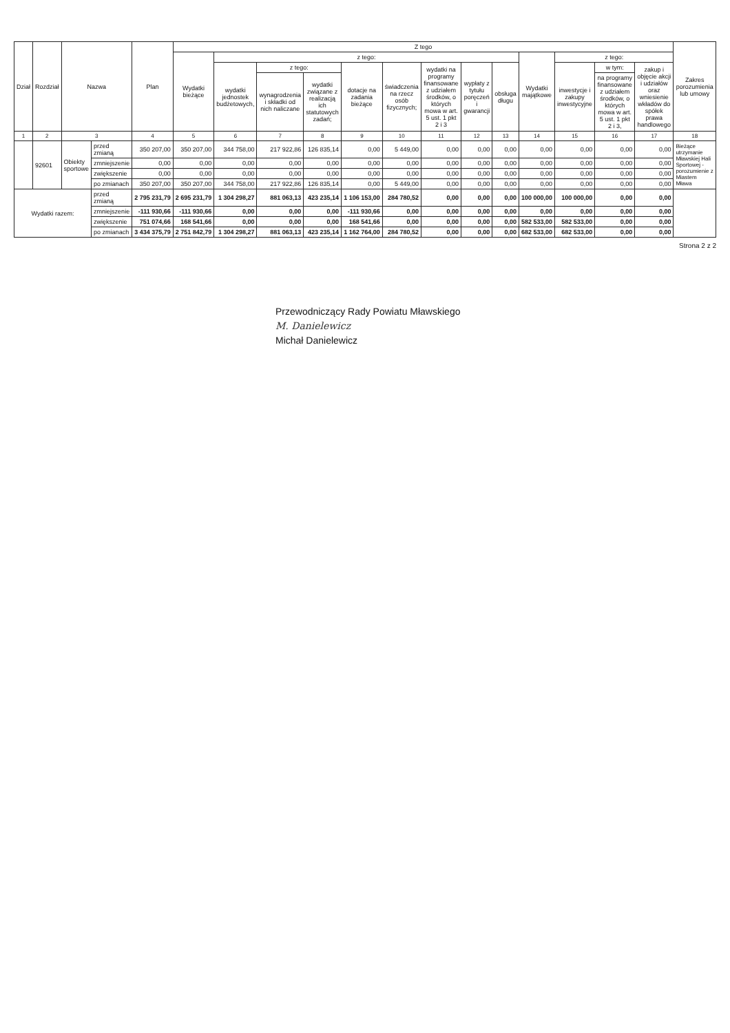| Dział | Rozdział | Nazwa | | Plan | Z tego | | | | | | | | | | | | | Zakres porozumienia lub umowy |
| --- | --- | --- | --- | --- | --- | --- | --- | --- | --- | --- | --- | --- | --- | --- | --- | --- | --- | --- |
| | | | | | Wydatki bieżące | z tego: | | | | | | | | Wydatki majątkowe | z tego: | | | |
| | | | | | | wydatki jednostek budżetowych, | z tego: | | dotacje na zadania bieżące | świadczenia na rzecz osób fizycznych; | wydatki na programy finansowane z udziałem środków, o których mowa w art. 5 ust. 1 pkt 2 i 3 | wypłaty z tytułu poręczeń i gwarancji | obsługa długu | | inwestycje i zakupy inwestycyjne | w tym: | zakup i objęcie akcji i udziałów oraz wniesienie wkładów do spółek prawa handlowego | |
| | | | | | | | wynagrodzenia i składki od nich naliczane | wydatki związane z realizacją ich statutowych zadań; | | | | | | | | na programy finansowane z udziałem środków, o których mowa w art. 5 ust. 1 pkt 2 i 3, | | |
| 1 | 2 | 3 | | 4 | 5 | 6 | 7 | 8 | 9 | 10 | 11 | 12 | 13 | 14 | 15 | 16 | 17 | 18 |
| | 92601 | Obiekty sportowe | przed zmianą | 350 207,00 | 350 207,00 | 344 758,00 | 217 922,86 | 126 835,14 | 0,00 | 5 449,00 | 0,00 | 0,00 | 0,00 | 0,00 | 0,00 | 0,00 | 0,00 | Bieżące utrzymanie Mławskiej Hali Sportowej - porozumienie z Miastem Mława |
| | | | zmniejszenie | 0,00 | 0,00 | 0,00 | 0,00 | 0,00 | 0,00 | 0,00 | 0,00 | 0,00 | 0,00 | 0,00 | 0,00 | 0,00 | 0,00 | |
| | | | zwiększenie | 0,00 | 0,00 | 0,00 | 0,00 | 0,00 | 0,00 | 0,00 | 0,00 | 0,00 | 0,00 | 0,00 | 0,00 | 0,00 | 0,00 | |
| | | | po zmianach | 350 207,00 | 350 207,00 | 344 758,00 | 217 922,86 | 126 835,14 | 0,00 | 5 449,00 | 0,00 | 0,00 | 0,00 | 0,00 | 0,00 | 0,00 | 0,00 | |
| Wydatki razem: | | | przed zmianą | 2 795 231,79 | 2 695 231,79 | 1 304 298,27 | 881 063,13 | 423 235,14 | 1 106 153,00 | 284 780,52 | 0,00 | 0,00 | 0,00 | 100 000,00 | 100 000,00 | 0,00 | 0,00 | |
| | | | zmniejszenie | -111 930,66 | -111 930,66 | 0,00 | 0,00 | 0,00 | -111 930,66 | 0,00 | 0,00 | 0,00 | 0,00 | 0,00 | 0,00 | 0,00 | 0,00 | |
| | | | zwiększenie | 751 074,66 | 168 541,66 | 0,00 | 0,00 | 0,00 | 168 541,66 | 0,00 | 0,00 | 0,00 | 0,00 | 582 533,00 | 582 533,00 | 0,00 | 0,00 | |
| | | | po zmianach | 3 434 375,79 | 2 751 842,79 | 1 304 298,27 | 881 063,13 | 423 235,14 | 1 162 764,00 | 284 780,52 | 0,00 | 0,00 | 0,00 | 682 533,00 | 682 533,00 | 0,00 | 0,00 | |
Strona 2 z 2
Przewodniczący Rady Powiatu Mławskiego
M. Danielewicz
Michał Danielewicz